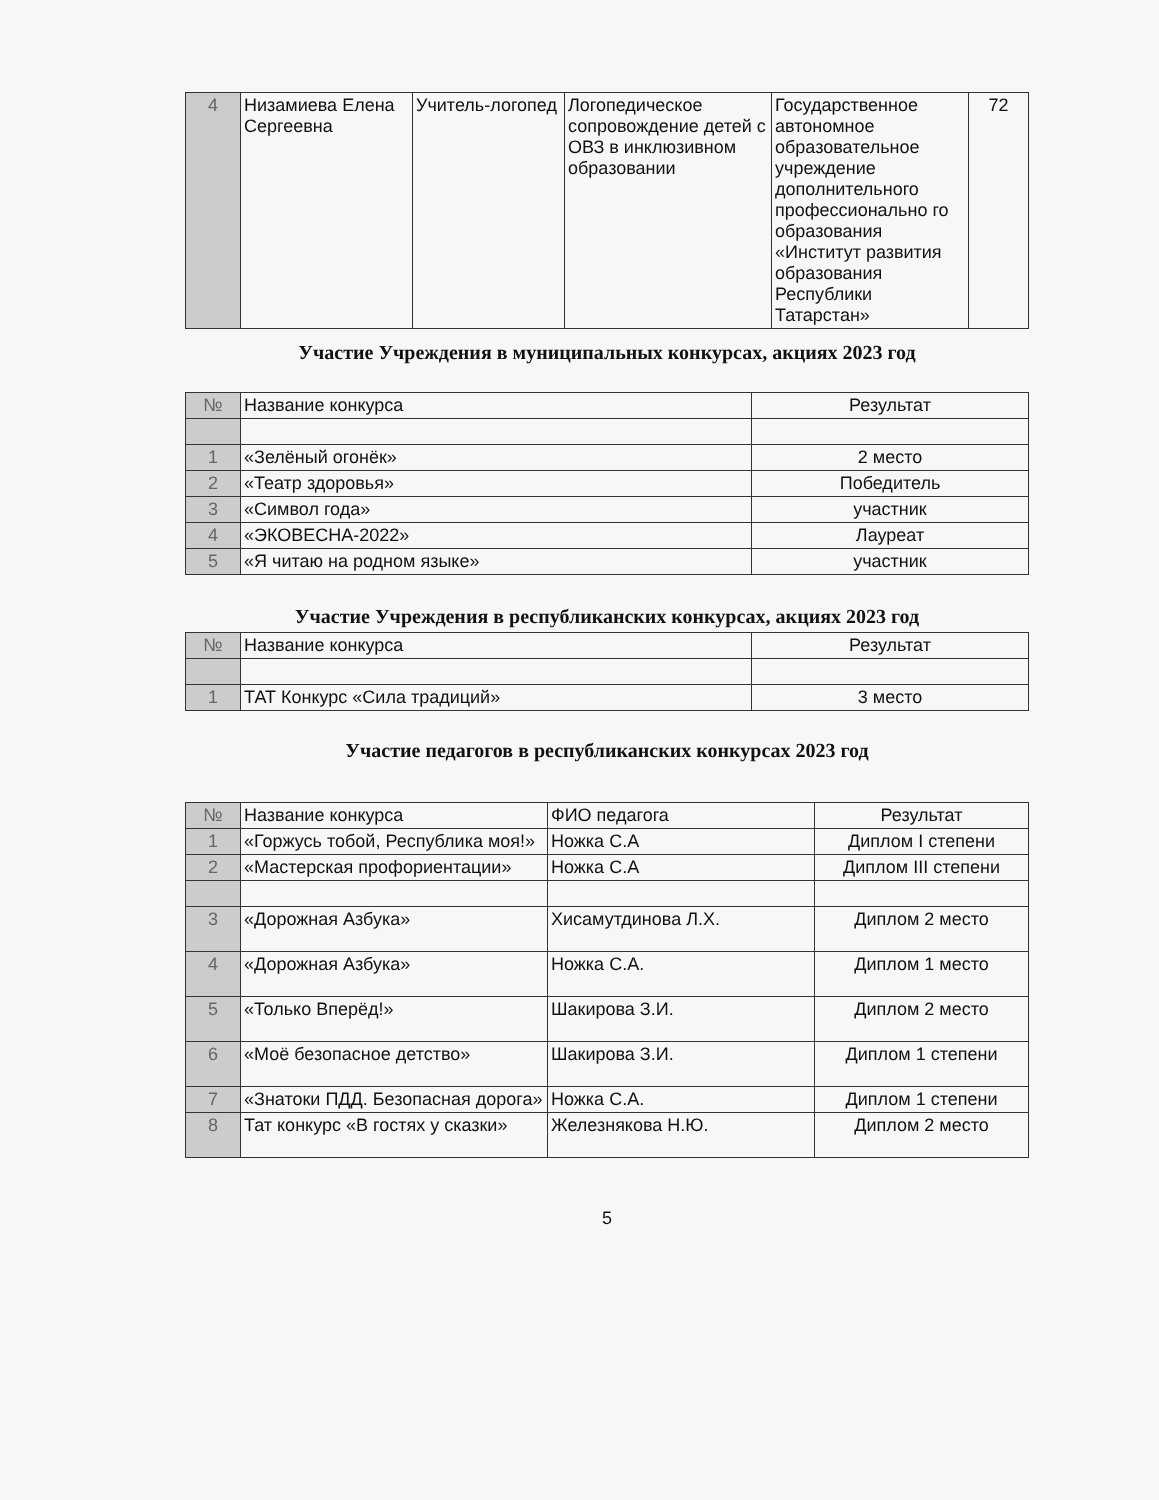| 4 | Низамиева Елена Сергеевна | Учитель-логопед | Логопедическое сопровождение детей с ОВЗ в инклюзивном образовании | Государственное автономное образовательное учреждение дополнительного профессионально го образования «Институт развития образования Республики Татарстан» | 72 |
Участие Учреждения в муниципальных конкурсах, акциях 2023 год
| № | Название конкурса | Результат |
| --- | --- | --- |
| 1 | «Зелёный огонёк» | 2 место |
| 2 | «Театр здоровья» | Победитель |
| 3 | «Символ года» | участник |
| 4 | «ЭКОВЕСНА-2022» | Лауреат |
| 5 | «Я читаю на родном языке» | участник |
Участие Учреждения в республиканских конкурсах, акциях 2023 год
| № | Название конкурса | Результат |
| --- | --- | --- |
| 1 | ТАТ Конкурс «Сила традиций» | 3 место |
Участие педагогов в республиканских конкурсах 2023 год
| № | Название конкурса | ФИО педагога | Результат |
| --- | --- | --- | --- |
| 1 | «Горжусь тобой, Республика моя!» | Ножка С.А | Диплом I степени |
| 2 | «Мастерская профориентации» | Ножка С.А | Диплом III степени |
| 3 | «Дорожная Азбука» | Хисамутдинова Л.Х. | Диплом 2 место |
| 4 | «Дорожная Азбука» | Ножка С.А. | Диплом 1 место |
| 5 | «Только Вперёд!» | Шакирова З.И. | Диплом 2 место |
| 6 | «Моё безопасное детство» | Шакирова З.И. | Диплом 1 степени |
| 7 | «Знатоки ПДД. Безопасная дорога» | Ножка С.А. | Диплом 1 степени |
| 8 | Тат конкурс «В гостях у сказки» | Железнякова Н.Ю. | Диплом 2 место |
5